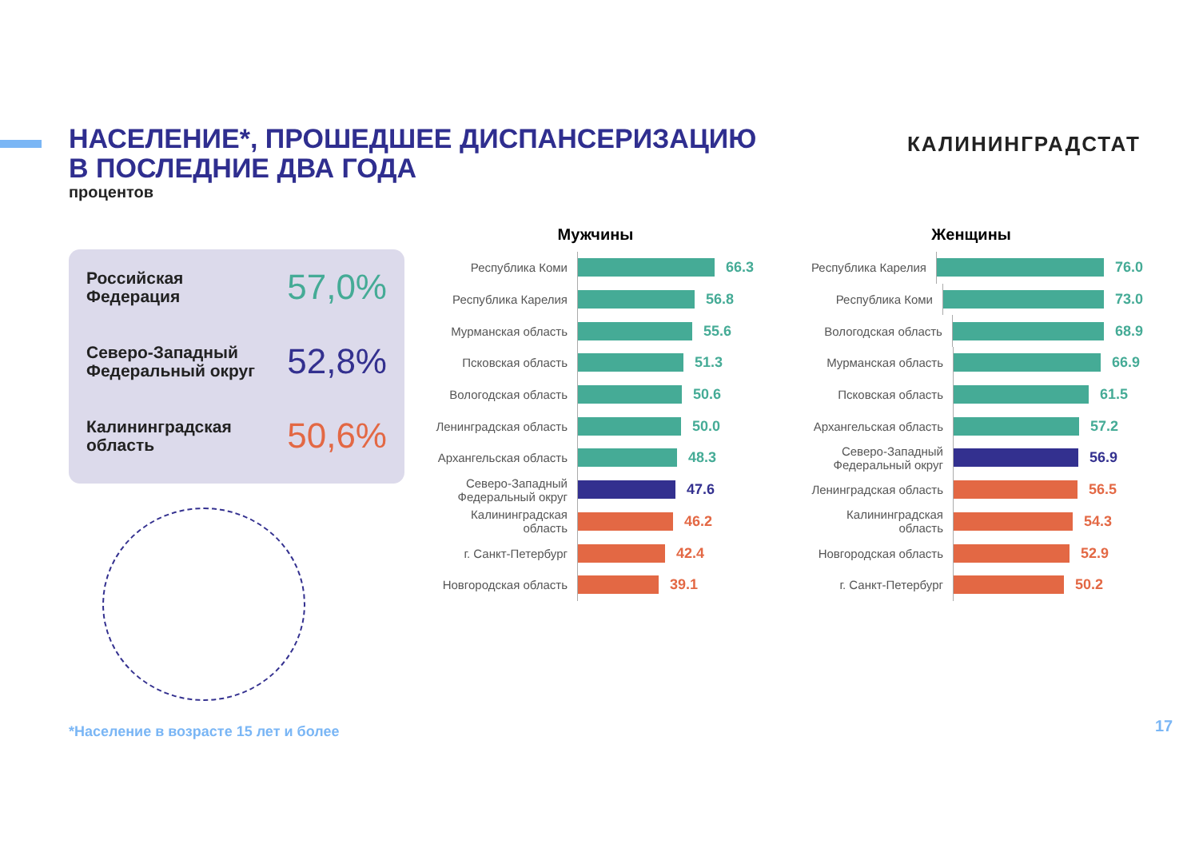НАСЕЛЕНИЕ*, ПРОШЕДШЕЕ ДИСПАНСЕРИЗАЦИЮ
В ПОСЛЕДНИЕ ДВА ГОДА
процентов
КАЛИНИНГРАДСТАТ
Российская
Федерация 57,0%
Северо-Западный
Федеральный округ 52,8%
Калининградская
область 50,6%
Мужчины
Республика Коми
66.3
Республика Карелия
56.8
Мурманская область
55.6
Псковская область
51.3
Вологодская область
50.6
Ленинградская область
50.0
Архангельская область
48.3
Северо-Западный Федеральный округ
47.6
Калининградская область
46.2
г. Санкт-Петербург
42.4
Новгородская область
39.1
Женщины
Республика Карелия
76.0
Республика Коми
73.0
Вологодская область
68.9
Мурманская область
66.9
Псковская область
61.5
Архангельская область
57.2
Северо-Западный Федеральный округ
56.9
Ленинградская область
56.5
Калининградская область
54.3
Новгородская область
52.9
г. Санкт-Петербург
50.2
*Население в возрасте 15 лет и более
17